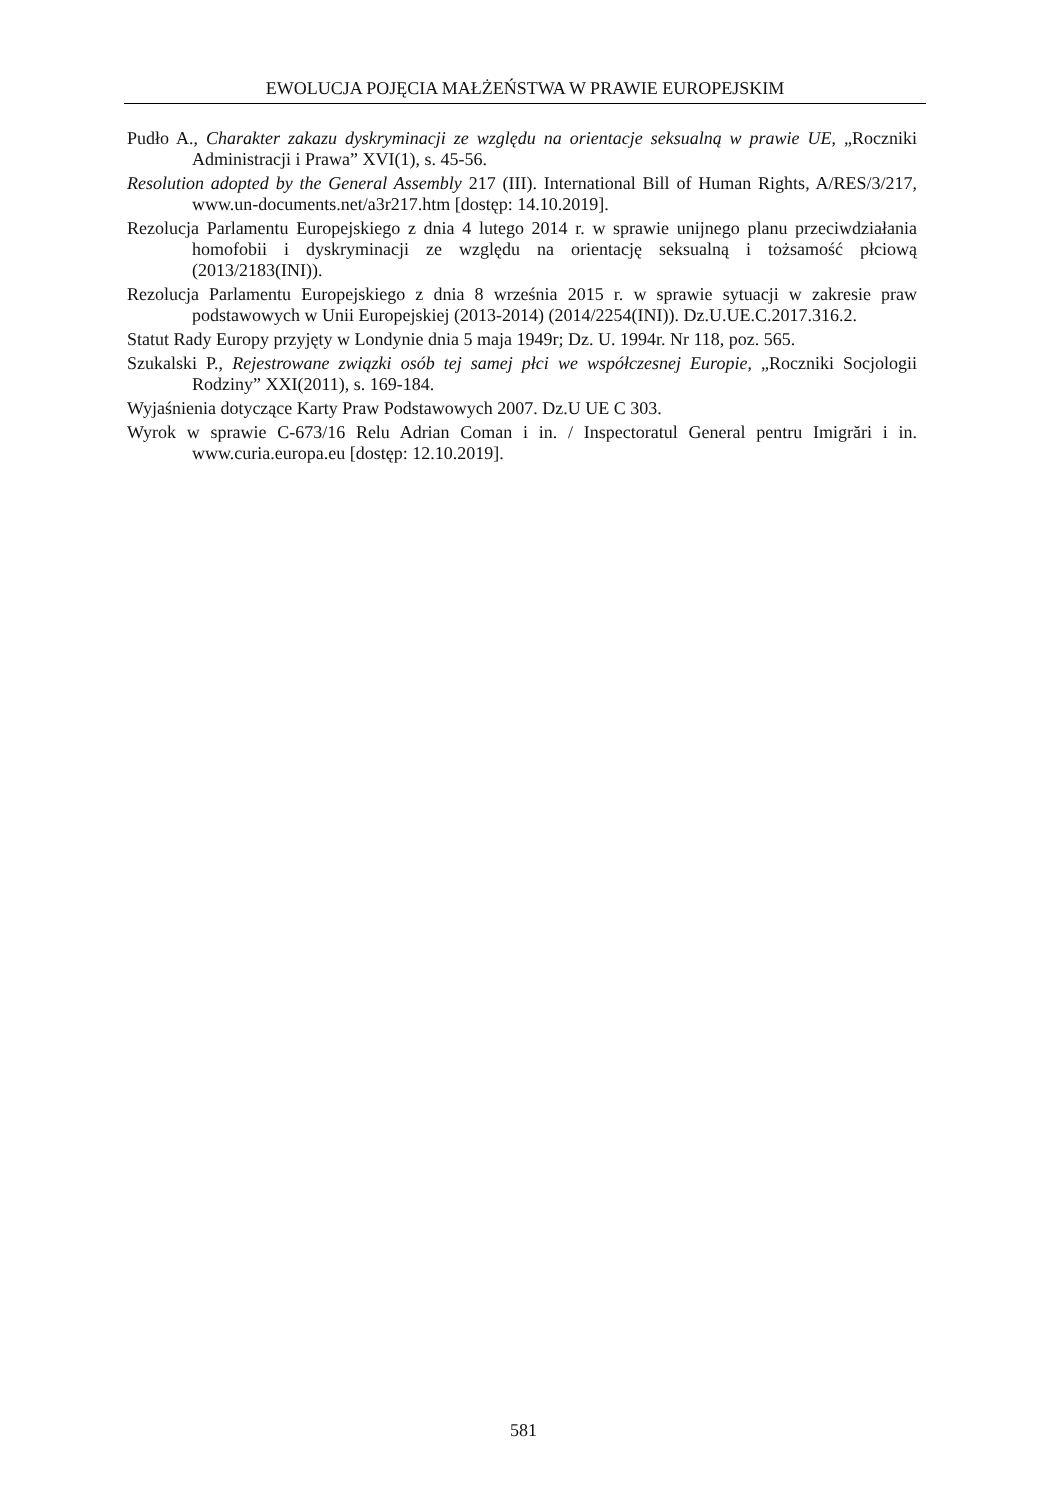EWOLUCJA POJĘCIA MAŁŻEŃSTWA W PRAWIE EUROPEJSKIM
Pudło A., Charakter zakazu dyskryminacji ze względu na orientacje seksualną w prawie UE, „Roczniki Administracji i Prawa” XVI(1), s. 45-56.
Resolution adopted by the General Assembly 217 (III). International Bill of Human Rights, A/RES/3/217, www.un-documents.net/a3r217.htm [dostęp: 14.10.2019].
Rezolucja Parlamentu Europejskiego z dnia 4 lutego 2014 r. w sprawie unijnego planu przeciwdziałania homofobii i dyskryminacji ze względu na orientację seksualną i tożsamość płciową (2013/2183(INI)).
Rezolucja Parlamentu Europejskiego z dnia 8 września 2015 r. w sprawie sytuacji w zakresie praw podstawowych w Unii Europejskiej (2013-2014) (2014/2254(INI)). Dz.U.UE.C.2017.316.2.
Statut Rady Europy przyjęty w Londynie dnia 5 maja 1949r; Dz. U. 1994r. Nr 118, poz. 565.
Szukalski P., Rejestrowane związki osób tej samej płci we współczesnej Europie, „Roczniki Socjologii Rodziny” XXI(2011), s. 169-184.
Wyjaśnienia dotyczące Karty Praw Podstawowych 2007. Dz.U UE C 303.
Wyrok w sprawie C-673/16 Relu Adrian Coman i in. / Inspectoratul General pentru Imigrări i in. www.curia.europa.eu [dostęp: 12.10.2019].
581